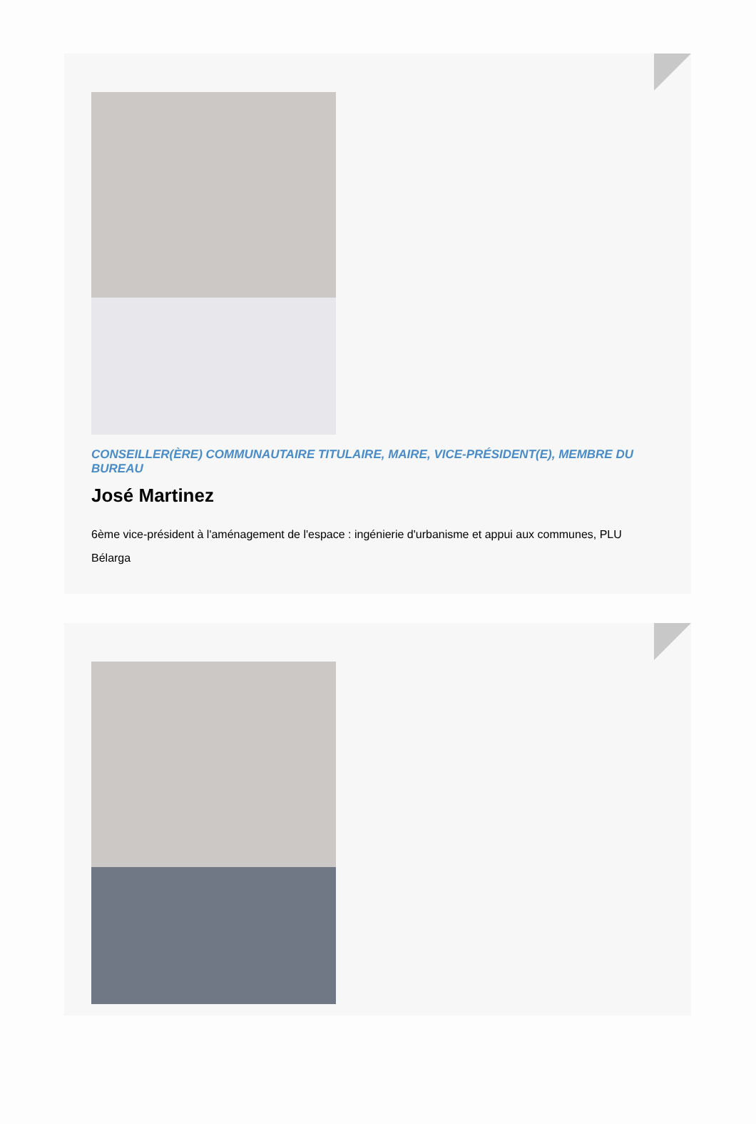CONSEILLER(ÈRE) COMMUNAUTAIRE TITULAIRE, MAIRE, VICE-PRÉSIDENT(E), MEMBRE DU BUREAU
José Martinez
6ème vice-président à l'aménagement de l'espace : ingénierie d'urbanisme et appui aux communes, PLU
Bélarga